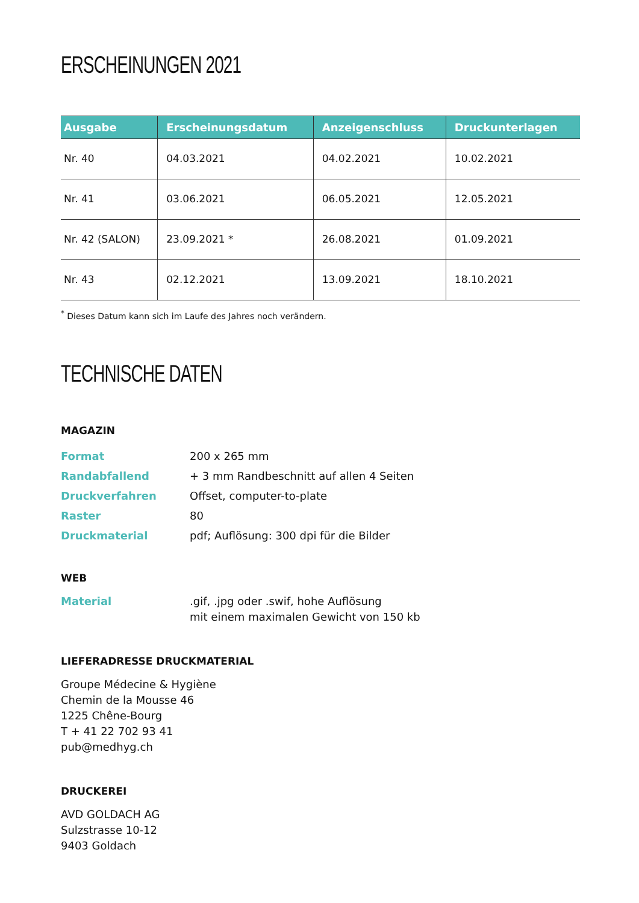ERSCHEINUNGEN 2021
| Ausgabe | Erscheinungsdatum | Anzeigenschluss | Druckunterlagen |
| --- | --- | --- | --- |
| Nr. 40 | 04.03.2021 | 04.02.2021 | 10.02.2021 |
| Nr. 41 | 03.06.2021 | 06.05.2021 | 12.05.2021 |
| Nr. 42 (SALON) | 23.09.2021 * | 26.08.2021 | 01.09.2021 |
| Nr. 43 | 02.12.2021 | 13.09.2021 | 18.10.2021 |
<sup>*</sup> Dieses Datum kann sich im Laufe des Jahres noch verändern.
TECHNISCHE DATEN
MAGAZIN
Format 200 x 265 mm
Randabfallend + 3 mm Randbeschnitt auf allen 4 Seiten
Druckverfahren Offset, computer-to-plate
Raster 80
Druckmaterial pdf; Auflösung: 300 dpi für die Bilder
WEB
Material .gif, .jpg oder .swif, hohe Auflösung
mit einem maximalen Gewicht von 150 kb
LIEFERADRESSE DRUCKMATERIAL
Groupe Médecine & Hygiène
Chemin de la Mousse 46
1225 Chêne-Bourg
T + 41 22 702 93 41
pub@medhyg.ch
DRUCKEREI
AVD GOLDACH AG
Sulzstrasse 10-12
9403 Goldach